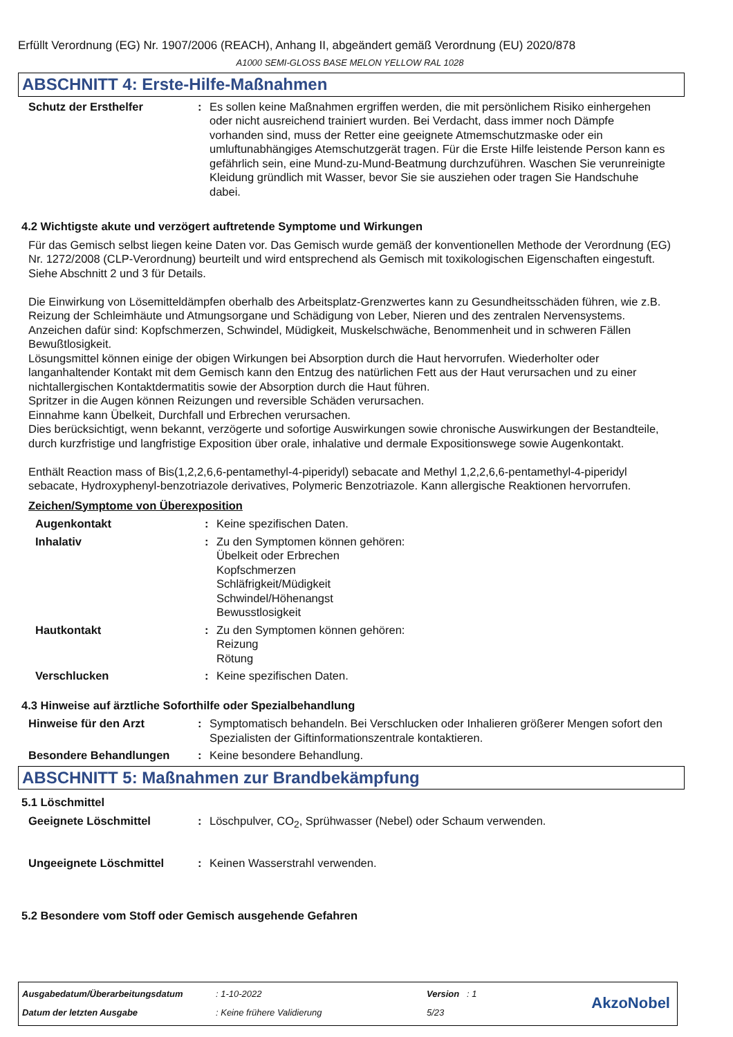Erfüllt Verordnung (EG) Nr. 1907/2006 (REACH), Anhang II, abgeändert gemäß Verordnung (EU) 2020/878
A1000 SEMI-GLOSS BASE MELON YELLOW RAL 1028
ABSCHNITT 4: Erste-Hilfe-Maßnahmen
Schutz der Ersthelfer : Es sollen keine Maßnahmen ergriffen werden, die mit persönlichem Risiko einhergehen oder nicht ausreichend trainiert wurden. Bei Verdacht, dass immer noch Dämpfe vorhanden sind, muss der Retter eine geeignete Atmemschutzmaske oder ein umluftunabhängiges Atemschutzgerät tragen. Für die Erste Hilfe leistende Person kann es gefährlich sein, eine Mund-zu-Mund-Beatmung durchzuführen. Waschen Sie verunreinigte Kleidung gründlich mit Wasser, bevor Sie sie ausziehen oder tragen Sie Handschuhe dabei.
4.2 Wichtigste akute und verzögert auftretende Symptome und Wirkungen
Für das Gemisch selbst liegen keine Daten vor. Das Gemisch wurde gemäß der konventionellen Methode der Verordnung (EG) Nr. 1272/2008 (CLP-Verordnung) beurteilt und wird entsprechend als Gemisch mit toxikologischen Eigenschaften eingestuft. Siehe Abschnitt 2 und 3 für Details.
Die Einwirkung von Lösemitteldämpfen oberhalb des Arbeitsplatz-Grenzwertes kann zu Gesundheitsschäden führen, wie z.B. Reizung der Schleimhäute und Atmungsorgane und Schädigung von Leber, Nieren und des zentralen Nervensystems. Anzeichen dafür sind: Kopfschmerzen, Schwindel, Müdigkeit, Muskelschwäche, Benommenheit und in schweren Fällen Bewußtlosigkeit.
Lösungsmittel können einige der obigen Wirkungen bei Absorption durch die Haut hervorrufen. Wiederholter oder langanhaltender Kontakt mit dem Gemisch kann den Entzug des natürlichen Fett aus der Haut verursachen und zu einer nichtallergischen Kontaktdermatitis sowie der Absorption durch die Haut führen.
Spritzer in die Augen können Reizungen und reversible Schäden verursachen.
Einnahme kann Übelkeit, Durchfall und Erbrechen verursachen.
Dies berücksichtigt, wenn bekannt, verzögerte und sofortige Auswirkungen sowie chronische Auswirkungen der Bestandteile, durch kurzfristige und langfristige Exposition über orale, inhalative und dermale Expositionswege sowie Augenkontakt.
Enthält Reaction mass of Bis(1,2,2,6,6-pentamethyl-4-piperidyl) sebacate and Methyl 1,2,2,6,6-pentamethyl-4-piperidyl sebacate, Hydroxyphenyl-benzotriazole derivatives, Polymeric Benzotriazole. Kann allergische Reaktionen hervorrufen.
Zeichen/Symptome von Überexposition
Augenkontakt : Keine spezifischen Daten.
Inhalativ : Zu den Symptomen können gehören:
Übelkeit oder Erbrechen
Kopfschmerzen
Schläfrigkeit/Müdigkeit
Schwindel/Höhenangst
Bewusstlosigkeit
Hautkontakt : Zu den Symptomen können gehören:
Reizung
Rötung
Verschlucken : Keine spezifischen Daten.
4.3 Hinweise auf ärztliche Soforthilfe oder Spezialbehandlung
Hinweise für den Arzt : Symptomatisch behandeln. Bei Verschlucken oder Inhalieren größerer Mengen sofort den Spezialisten der Giftinformationszentrale kontaktieren.
Besondere Behandlungen : Keine besondere Behandlung.
ABSCHNITT 5: Maßnahmen zur Brandbekämpfung
5.1 Löschmittel
Geeignete Löschmittel : Löschpulver, CO<sub>2</sub>, Sprühwasser (Nebel) oder Schaum verwenden.
Ungeeignete Löschmittel : Keinen Wasserstrahl verwenden.
5.2 Besondere vom Stoff oder Gemisch ausgehende Gefahren
| Ausgabedatum/Überarbeitungsdatum | : 1-10-2022 | Version : 1 |
| Datum der letzten Ausgabe | : Keine frühere Validierung | 5/23 |
AkzoNobel